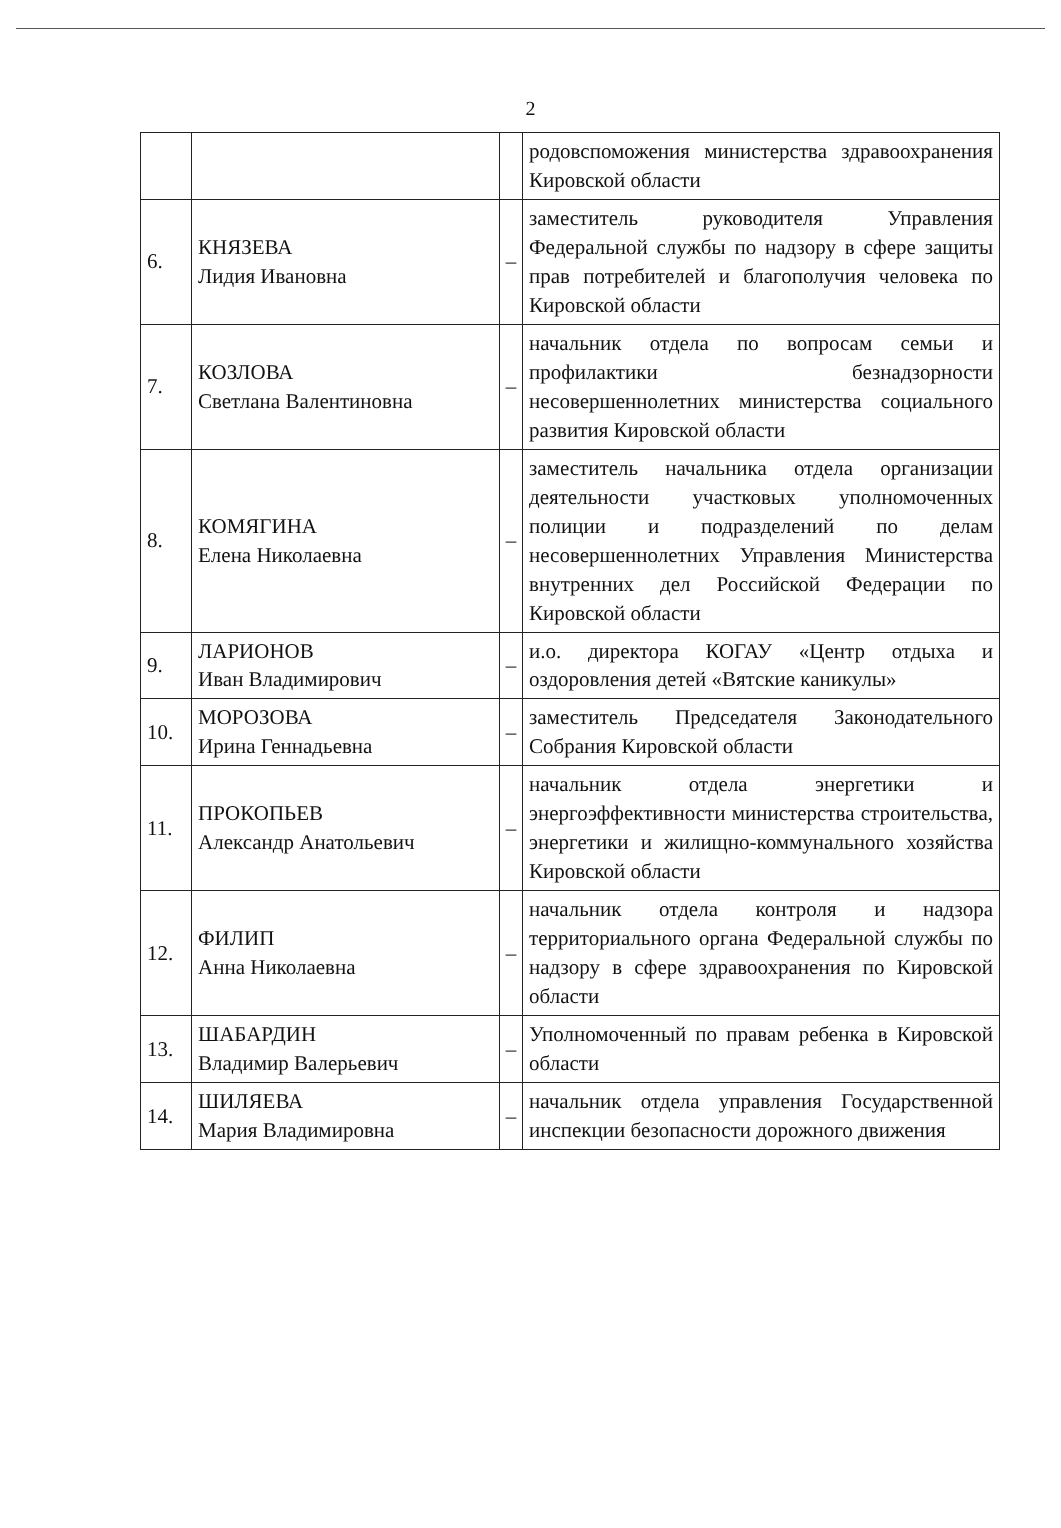2
| | | | родовспоможения министерства здравоохранения Кировской области |
| 6. | КНЯЗЕВА Лидия Ивановна | – | заместитель руководителя Управления Федеральной службы по надзору в сфере защиты прав потребителей и благополучия человека по Кировской области |
| 7. | КОЗЛОВА Светлана Валентиновна | – | начальник отдела по вопросам семьи и профилактики безнадзорности несовершеннолетних министерства социального развития Кировской области |
| 8. | КОМЯГИНА Елена Николаевна | – | заместитель начальника отдела организации деятельности участковых уполномоченных полиции и подразделений по делам несовершеннолетних Управления Министерства внутренних дел Российской Федерации по Кировской области |
| 9. | ЛАРИОНОВ Иван Владимирович | – | и.о. директора КОГАУ «Центр отдыха и оздоровления детей «Вятские каникулы» |
| 10. | МОРОЗОВА Ирина Геннадьевна | – | заместитель Председателя Законодательного Собрания Кировской области |
| 11. | ПРОКОПЬЕВ Александр Анатольевич | – | начальник отдела энергетики и энергоэффективности министерства строительства, энергетики и жилищно-коммунального хозяйства Кировской области |
| 12. | ФИЛИП Анна Николаевна | – | начальник отдела контроля и надзора территориального органа Федеральной службы по надзору в сфере здравоохранения по Кировской области |
| 13. | ШАБАРДИН Владимир Валерьевич | – | Уполномоченный по правам ребенка в Кировской области |
| 14. | ШИЛЯЕВА Мария Владимировна | – | начальник отдела управления Государственной инспекции безопасности дорожного движения |